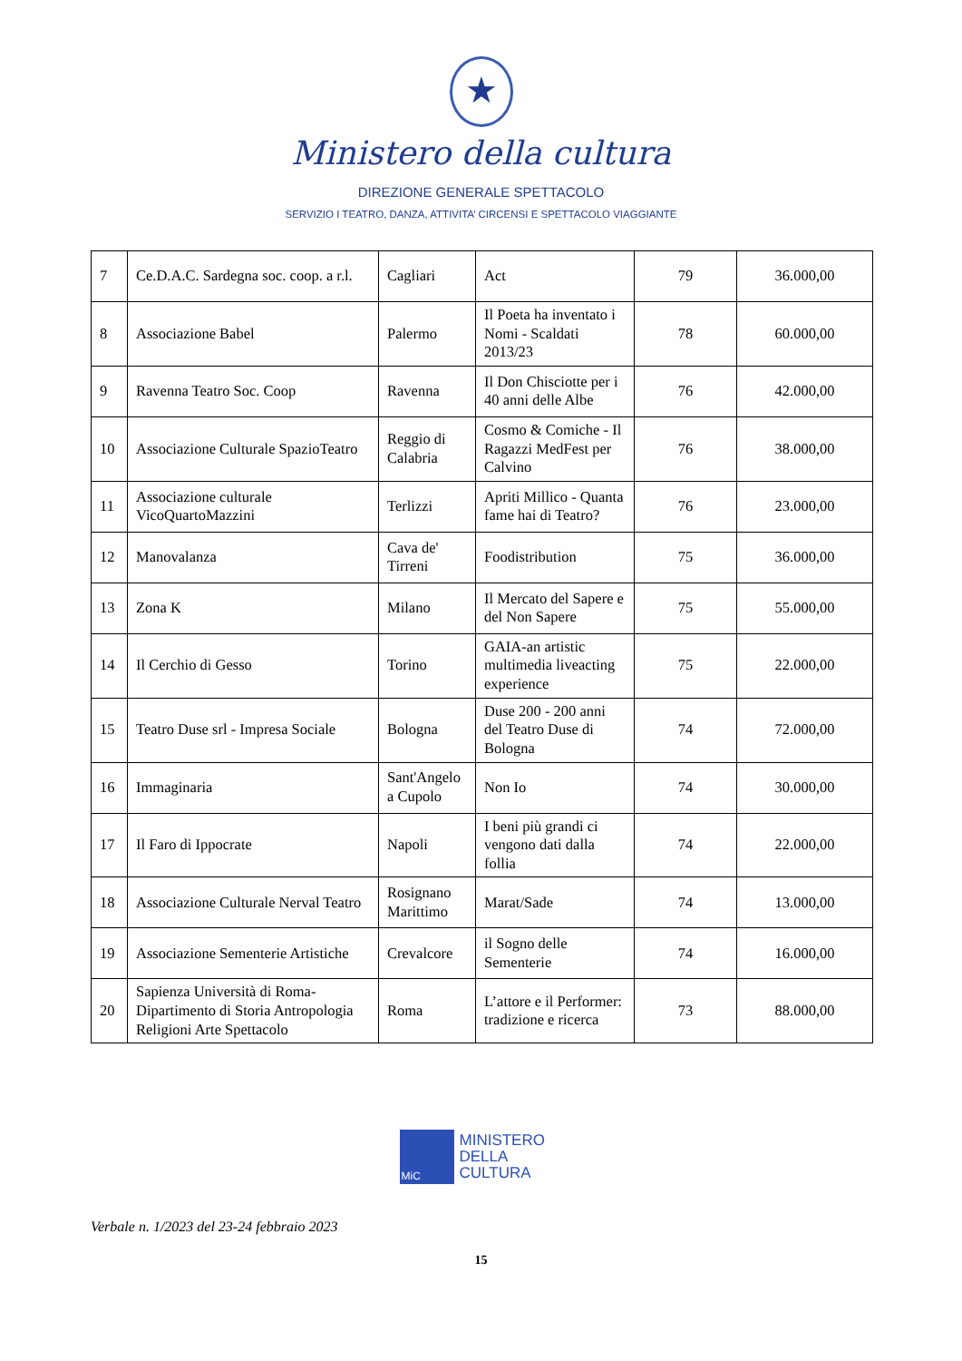★
Ministero della cultura
DIREZIONE GENERALE SPETTACOLO
SERVIZIO I TEATRO, DANZA, ATTIVITA’ CIRCENSI E SPETTACOLO VIAGGIANTE
| 7 | Ce.D.A.C. Sardegna soc. coop. a r.l. | Cagliari | Act | 79 | 36.000,00 |
| 8 | Associazione Babel | Palermo | Il Poeta ha inventato i Nomi - Scaldati 2013/23 | 78 | 60.000,00 |
| 9 | Ravenna Teatro Soc. Coop | Ravenna | Il Don Chisciotte per i 40 anni delle Albe | 76 | 42.000,00 |
| 10 | Associazione Culturale SpazioTeatro | Reggio di Calabria | Cosmo & Comiche - Il Ragazzi MedFest per Calvino | 76 | 38.000,00 |
| 11 | Associazione culturale VicoQuartoMazzini | Terlizzi | Apriti Millico - Quanta fame hai di Teatro? | 76 | 23.000,00 |
| 12 | Manovalanza | Cava de' Tirreni | Foodistribution | 75 | 36.000,00 |
| 13 | Zona K | Milano | Il Mercato del Sapere e del Non Sapere | 75 | 55.000,00 |
| 14 | Il Cerchio di Gesso | Torino | GAIA-an artistic multimedia liveacting experience | 75 | 22.000,00 |
| 15 | Teatro Duse srl - Impresa Sociale | Bologna | Duse 200 - 200 anni del Teatro Duse di Bologna | 74 | 72.000,00 |
| 16 | Immaginaria | Sant'Angelo a Cupolo | Non Io | 74 | 30.000,00 |
| 17 | Il Faro di Ippocrate | Napoli | I beni più grandi ci vengono dati dalla follia | 74 | 22.000,00 |
| 18 | Associazione Culturale Nerval Teatro | Rosignano Marittimo | Marat/Sade | 74 | 13.000,00 |
| 19 | Associazione Sementerie Artistiche | Crevalcore | il Sogno delle Sementerie | 74 | 16.000,00 |
| 20 | Sapienza Università di Roma- Dipartimento di Storia Antropologia Religioni Arte Spettacolo | Roma | L’attore e il Performer: tradizione e ricerca | 73 | 88.000,00 |
MiC
MINISTERO
DELLA
CULTURA
Verbale n. 1/2023 del 23-24 febbraio 2023
15